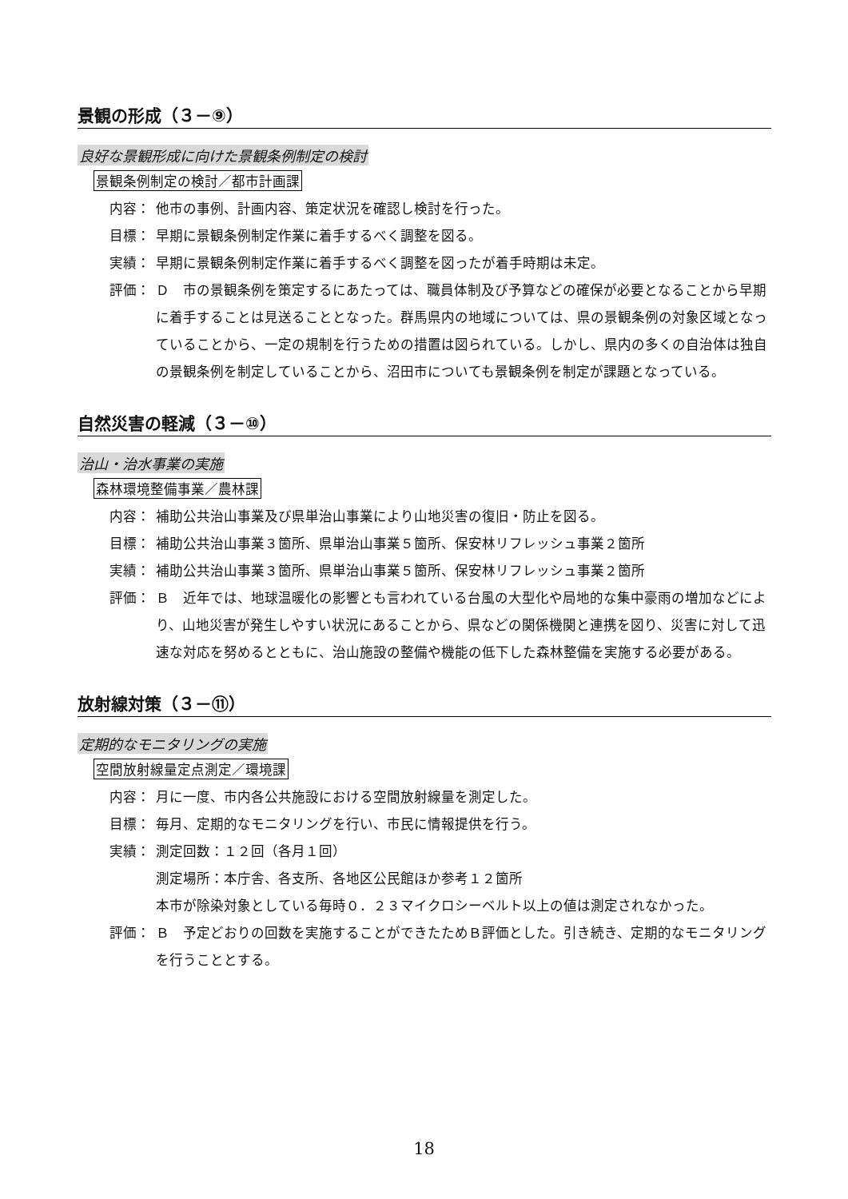景観の形成（３－⑨）
良好な景観形成に向けた景観条例制定の検討
景観条例制定の検討／都市計画課
内容： 他市の事例、計画内容、策定状況を確認し検討を行った。
目標： 早期に景観条例制定作業に着手するべく調整を図る。
実績： 早期に景観条例制定作業に着手するべく調整を図ったが着手時期は未定。
評価： Ｄ　市の景観条例を策定するにあたっては、職員体制及び予算などの確保が必要となることから早期に着手することは見送ることとなった。群馬県内の地域については、県の景観条例の対象区域となっていることから、一定の規制を行うための措置は図られている。しかし、県内の多くの自治体は独自の景観条例を制定していることから、沼田市についても景観条例を制定が課題となっている。
自然災害の軽減（３－⑩）
治山・治水事業の実施
森林環境整備事業／農林課
内容： 補助公共治山事業及び県単治山事業により山地災害の復旧・防止を図る。
目標： 補助公共治山事業３箇所、県単治山事業５箇所、保安林リフレッシュ事業２箇所
実績： 補助公共治山事業３箇所、県単治山事業５箇所、保安林リフレッシュ事業２箇所
評価： Ｂ　近年では、地球温暖化の影響とも言われている台風の大型化や局地的な集中豪雨の増加などにより、山地災害が発生しやすい状況にあることから、県などの関係機関と連携を図り、災害に対して迅速な対応を努めるとともに、治山施設の整備や機能の低下した森林整備を実施する必要がある。
放射線対策（３－⑪）
定期的なモニタリングの実施
空間放射線量定点測定／環境課
内容： 月に一度、市内各公共施設における空間放射線量を測定した。
目標： 毎月、定期的なモニタリングを行い、市民に情報提供を行う。
実績： 測定回数：１２回（各月１回）
測定場所：本庁舎、各支所、各地区公民館ほか参考１２箇所
本市が除染対象としている毎時０．２３マイクロシーベルト以上の値は測定されなかった。
評価： Ｂ　予定どおりの回数を実施することができたためＢ評価とした。引き続き、定期的なモニタリングを行うこととする。
18